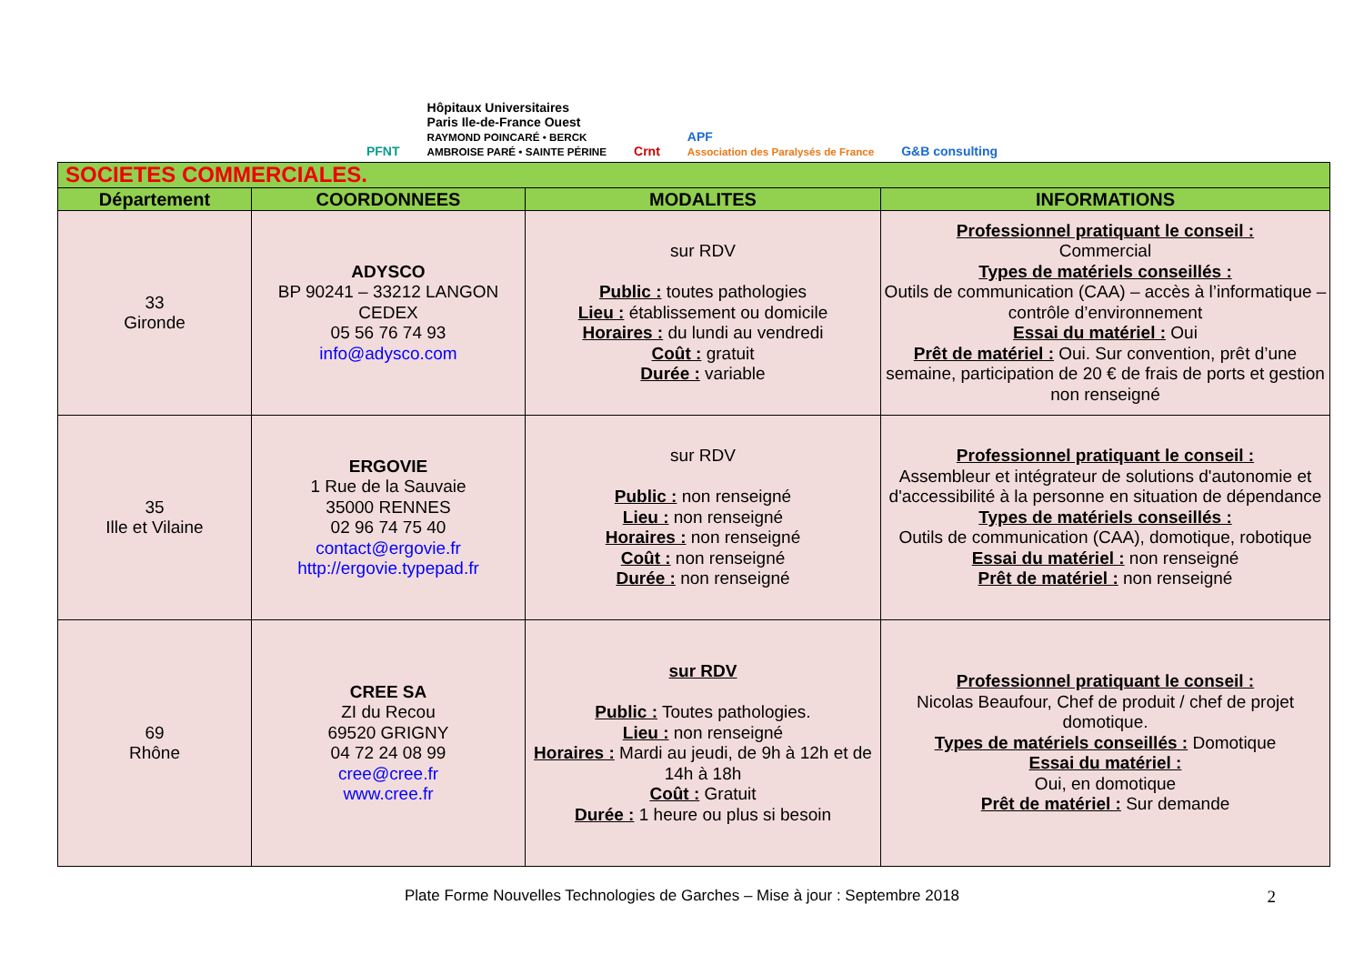PFNT Hôpitaux Universitaires
Paris Ile-de-France Ouest
RAYMOND POINCARÉ • BERCK
AMBROISE PARÉ • SAINTE PÉRINE Crnt APF
Association des Paralysés de France G&B consulting
| SOCIETES COMMERCIALES. | | | |
| Département | COORDONNEES | MODALITES | INFORMATIONS |
| 33 Gironde | ADYSCO BP 90241 – 33212 LANGON CEDEX 05 56 76 74 93 info@adysco.com | sur RDV Public : toutes pathologies Lieu : établissement ou domicile Horaires : du lundi au vendredi Coût : gratuit Durée : variable | Professionnel pratiquant le conseil : Commercial Types de matériels conseillés : Outils de communication (CAA) – accès à l’informatique – contrôle d’environnement Essai du matériel : Oui Prêt de matériel : Oui. Sur convention, prêt d’une semaine, participation de 20 € de frais de ports et gestion non renseigné |
| 35 Ille et Vilaine | ERGOVIE 1 Rue de la Sauvaie 35000 RENNES 02 96 74 75 40 contact@ergovie.fr http://ergovie.typepad.fr | sur RDV Public : non renseigné Lieu : non renseigné Horaires : non renseigné Coût : non renseigné Durée : non renseigné | Professionnel pratiquant le conseil : Assembleur et intégrateur de solutions d'autonomie et d'accessibilité à la personne en situation de dépendance Types de matériels conseillés : Outils de communication (CAA), domotique, robotique Essai du matériel : non renseigné Prêt de matériel : non renseigné |
| 69 Rhône | CREE SA ZI du Recou 69520 GRIGNY 04 72 24 08 99 cree@cree.fr www.cree.fr | sur RDV Public : Toutes pathologies. Lieu : non renseigné Horaires : Mardi au jeudi, de 9h à 12h et de 14h à 18h Coût : Gratuit Durée : 1 heure ou plus si besoin | Professionnel pratiquant le conseil : Nicolas Beaufour, Chef de produit / chef de projet domotique. Types de matériels conseillés : Domotique Essai du matériel : Oui, en domotique Prêt de matériel : Sur demande |
Plate Forme Nouvelles Technologies de Garches – Mise à jour : Septembre 2018 2